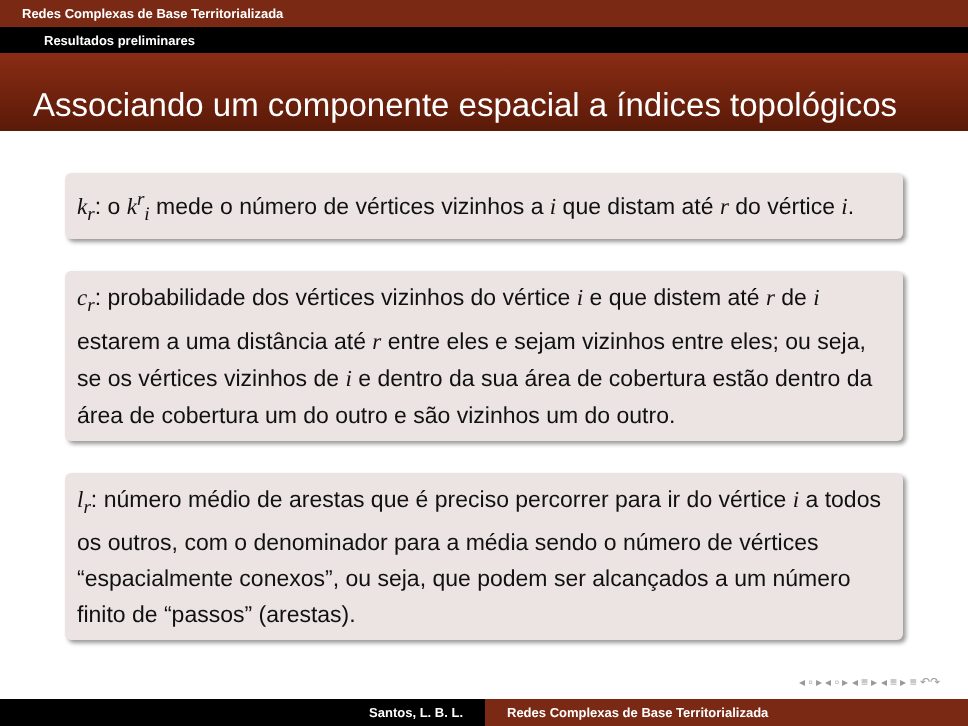Redes Complexas de Base Territorializada
Resultados preliminares
Associando um componente espacial a índices topológicos
k<sub>r</sub>: o k<sup>r</sup><sub>i</sub> mede o número de vértices vizinhos a i que distam até r do vértice i.
c<sub>r</sub>: probabilidade dos vértices vizinhos do vértice i e que distem até r de i estarem a uma distância até r entre eles e sejam vizinhos entre eles; ou seja, se os vértices vizinhos de i e dentro da sua área de cobertura estão dentro da área de cobertura um do outro e são vizinhos um do outro.
l<sub>r</sub>: número médio de arestas que é preciso percorrer para ir do vértice i a todos os outros, com o denominador para a média sendo o número de vértices “espacialmente conexos”, ou seja, que podem ser alcançados a um número finito de “passos” (arestas).
◂ ▫ ▸ ◂ ▫ ▸ ◂ ≡ ▸ ◂ ≡ ▸ ≡ ↶↷
Santos, L. B. L. Redes Complexas de Base Territorializada